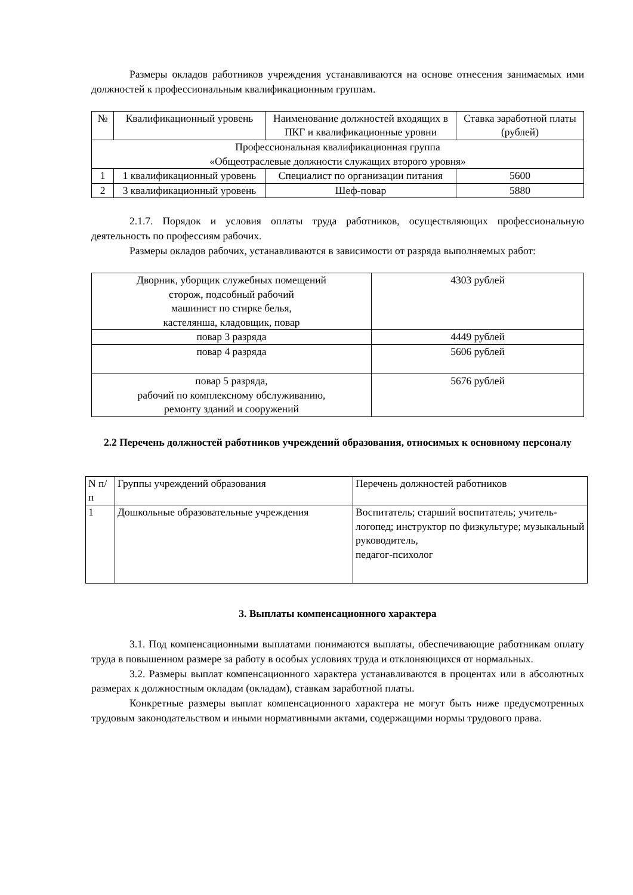Размеры окладов работников учреждения устанавливаются на основе отнесения занимаемых ими должностей к профессиональным квалификационным группам.
| № | Квалификационный уровень | Наименование должностей входящих в ПКГ и квалификационные уровни | Ставка заработной платы (рублей) |
| --- | --- | --- | --- |
| Профессиональная квалификационная группа «Общеотраслевые должности служащих второго уровня» | | | |
| 1 | 1 квалификационный уровень | Специалист по организации питания | 5600 |
| 2 | 3 квалификационный уровень | Шеф-повар | 5880 |
2.1.7. Порядок и условия оплаты труда работников, осуществляющих профессиональную деятельность по профессиям рабочих.
Размеры окладов рабочих, устанавливаются в зависимости от разряда выполняемых работ:
| Дворник, уборщик служебных помещений сторож, подсобный рабочий машинист по стирке белья, кастелянша, кладовщик, повар | 4303 рублей |
| повар 3 разряда | 4449 рублей |
| повар 4 разряда | 5606 рублей |
| повар 5 разряда, рабочий по комплексному обслуживанию, ремонту зданий и сооружений | 5676 рублей |
2.2 Перечень должностей работников учреждений образования, относимых к основному персоналу
| N п/п | Группы учреждений образования | Перечень должностей работников |
| --- | --- | --- |
| 1 | Дошкольные образовательные учреждения | Воспитатель; старший воспитатель; учитель-логопед; инструктор по физкультуре; музыкальный руководитель, педагог-психолог |
3. Выплаты компенсационного характера
3.1. Под компенсационными выплатами понимаются выплаты, обеспечивающие работникам оплату труда в повышенном размере за работу в особых условиях труда и отклоняющихся от нормальных.
3.2. Размеры выплат компенсационного характера устанавливаются в процентах или в абсолютных размерах к должностным окладам (окладам), ставкам заработной платы.
Конкретные размеры выплат компенсационного характера не могут быть ниже предусмотренных трудовым законодательством и иными нормативными актами, содержащими нормы трудового права.